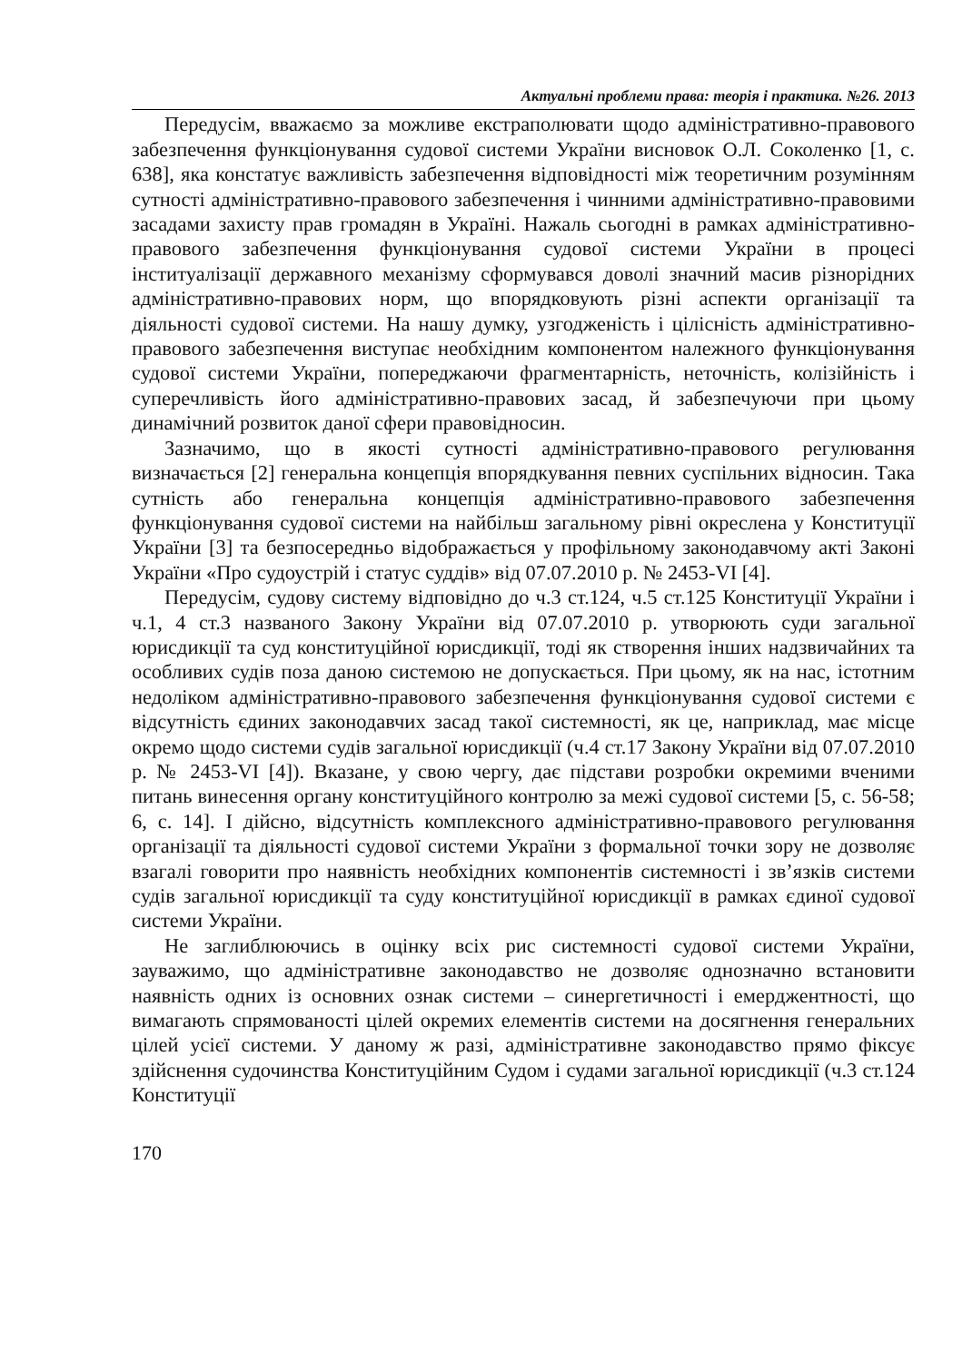Актуальні проблеми права: теорія і практика. №26. 2013
Передусім, вважаємо за можливе екстраполювати щодо адміністративно-правового забезпечення функціонування судової системи України висновок О.Л. Соколенко [1, с. 638], яка констатує важливість забезпечення відповідності між теоретичним розумінням сутності адміністративно-правового забезпечення і чинними адміністративно-правовими засадами захисту прав громадян в Україні. Нажаль сьогодні в рамках адміністративно-правового забезпечення функціонування судової системи України в процесі інституалізації державного механізму сформувався доволі значний масив різнорідних адміністративно-правових норм, що впорядковують різні аспекти організації та діяльності судової системи. На нашу думку, узгодженість і цілісність адміністративно-правового забезпечення виступає необхідним компонентом належного функціонування судової системи України, попереджаючи фрагментарність, неточність, колізійність і суперечливість його адміністративно-правових засад, й забезпечуючи при цьому динамічний розвиток даної сфери правовідносин.
Зазначимо, що в якості сутності адміністративно-правового регулювання визначається [2] генеральна концепція впорядкування певних суспільних відносин. Така сутність або генеральна концепція адміністративно-правового забезпечення функціонування судової системи на найбільш загальному рівні окреслена у Конституції України [3] та безпосередньо відображається у профільному законодавчому акті Законі України «Про судоустрій і статус суддів» від 07.07.2010 р. № 2453-VI [4].
Передусім, судову систему відповідно до ч.3 ст.124, ч.5 ст.125 Конституції України і ч.1, 4 ст.3 названого Закону України від 07.07.2010 р. утворюють суди загальної юрисдикції та суд конституційної юрисдикції, тоді як створення інших надзвичайних та особливих судів поза даною системою не допускається. При цьому, як на нас, істотним недоліком адміністративно-правового забезпечення функціонування судової системи є відсутність єдиних законодавчих засад такої системності, як це, наприклад, має місце окремо щодо системи судів загальної юрисдикції (ч.4 ст.17 Закону України від 07.07.2010 р. № 2453-VI [4]). Вказане, у свою чергу, дає підстави розробки окремими вченими питань винесення органу конституційного контролю за межі судової системи [5, с. 56-58; 6, с. 14]. І дійсно, відсутність комплексного адміністративно-правового регулювання організації та діяльності судової системи України з формальної точки зору не дозволяє взагалі говорити про наявність необхідних компонентів системності і зв’язків системи судів загальної юрисдикції та суду конституційної юрисдикції в рамках єдиної судової системи України.
Не заглиблюючись в оцінку всіх рис системності судової системи України, зауважимо, що адміністративне законодавство не дозволяє однозначно встановити наявність одних із основних ознак системи – синергетичності і емерджентності, що вимагають спрямованості цілей окремих елементів системи на досягнення генеральних цілей усієї системи. У даному ж разі, адміністративне законодавство прямо фіксує здійснення судочинства Конституційним Судом і судами загальної юрисдикції (ч.3 ст.124 Конституції
170